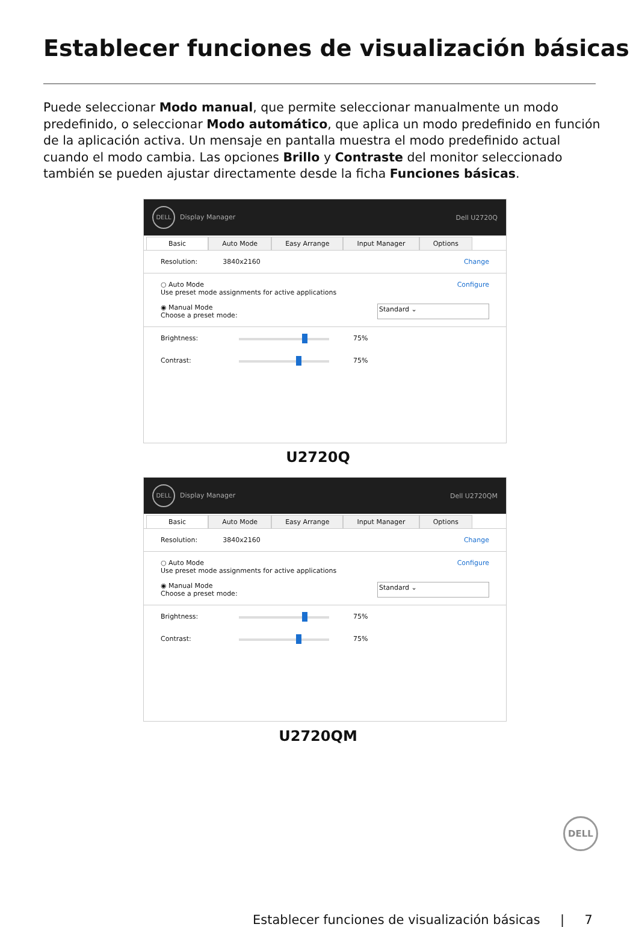Establecer funciones de visualización básicas
Puede seleccionar Modo manual, que permite seleccionar manualmente un modo predefinido, o seleccionar Modo automático, que aplica un modo predefinido en función de la aplicación activa. Un mensaje en pantalla muestra el modo predefinido actual cuando el modo cambia. Las opciones Brillo y Contraste del monitor seleccionado también se pueden ajustar directamente desde la ficha Funciones básicas.
DELL Display Manager Dell U2720Q
Basic Auto Mode Easy Arrange Input Manager Options
Resolution: 3840x2160 Change
○ Auto Mode
Use preset mode assignments for active applications Configure
◉ Manual Mode
Choose a preset mode: Standard ⌄
Brightness: 75%
Contrast: 75%
U2720Q
DELL Display Manager Dell U2720QM
Basic Auto Mode Easy Arrange Input Manager Options
Resolution: 3840x2160 Change
○ Auto Mode
Use preset mode assignments for active applications Configure
◉ Manual Mode
Choose a preset mode: Standard ⌄
Brightness: 75%
Contrast: 75%
U2720QM
DELL
Establecer funciones de visualización básicas | 7